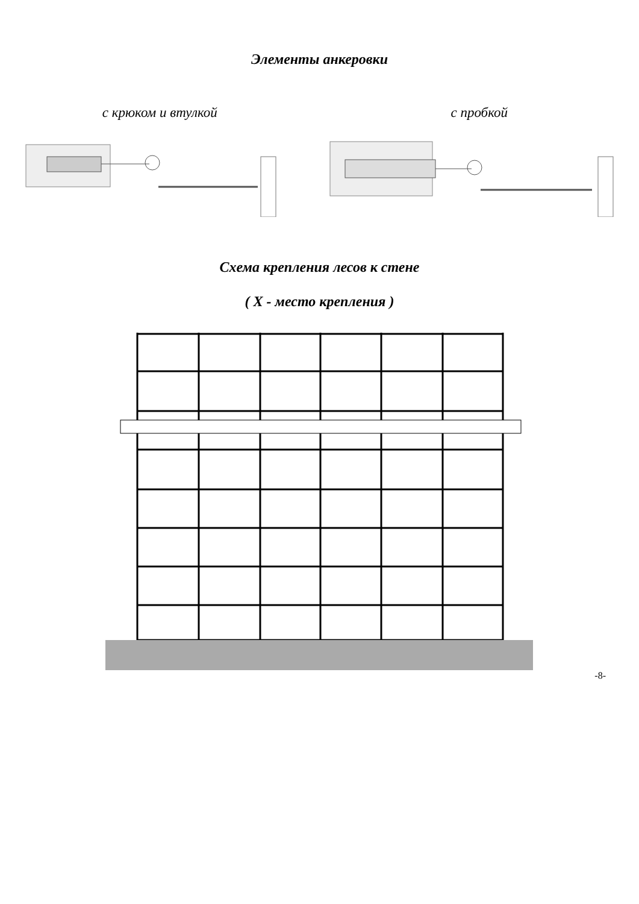Элементы анкеровки
с крюком и втулкой с пробкой
Схема крепления лесов к стене
( X - место крепления )
-8-